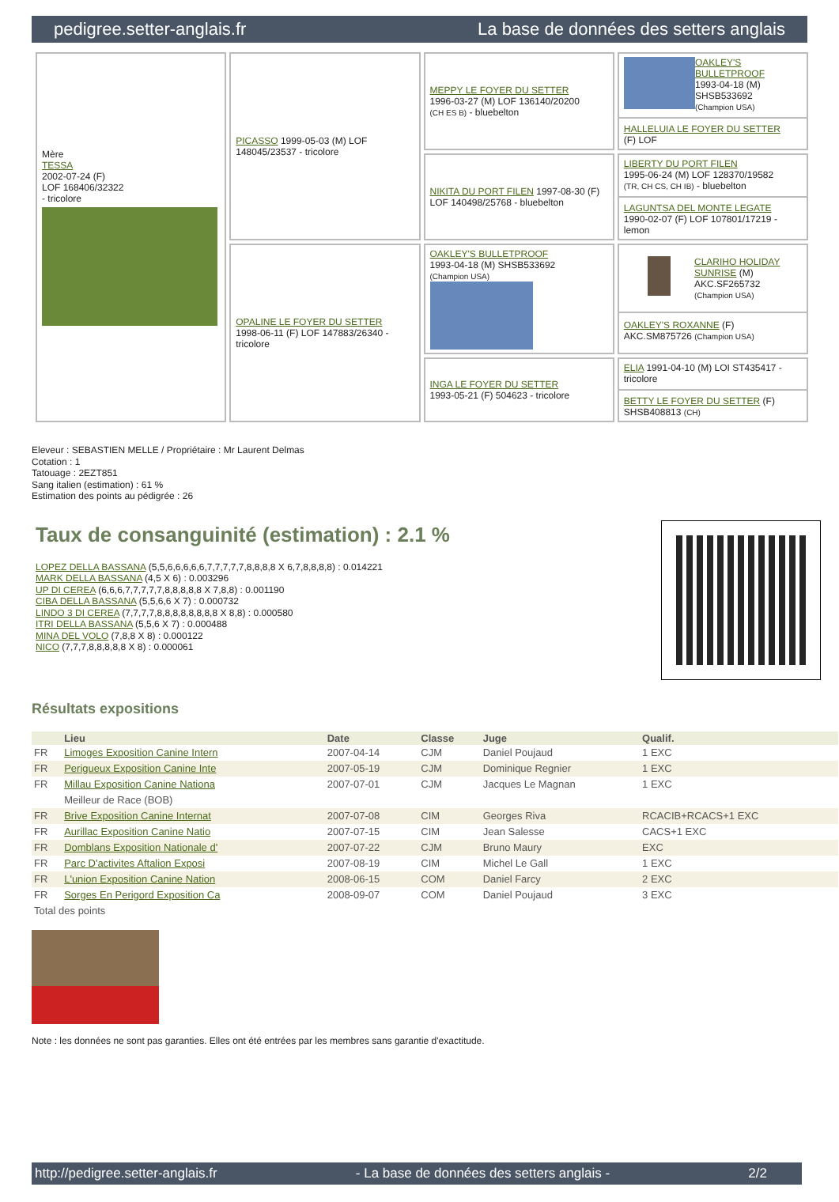pedigree.setter-anglais.fr La base de données des setters anglais
| Mère TESSA 2002-07-24 (F) LOF 168406/32322 - tricolore | PICASSO 1999-05-03 (M) LOF 148045/23537 - tricolore | MEPPY LE FOYER DU SETTER 1996-03-27 (M) LOF 136140/20200 (CH ES B) - bluebelton | OAKLEY'S BULLETPROOF 1993-04-18 (M) SHSB533692 (Champion USA) HALLELUIA LE FOYER DU SETTER (F) LOF |
| | | NIKITA DU PORT FILEN 1997-08-30 (F) LOF 140498/25768 - bluebelton | LIBERTY DU PORT FILEN 1995-06-24 (M) LOF 128370/19582 (TR, CH CS, CH IB) - bluebelton LAGUNTSA DEL MONTE LEGATE 1990-02-07 (F) LOF 107801/17219 - lemon |
| | OPALINE LE FOYER DU SETTER 1998-06-11 (F) LOF 147883/26340 - tricolore | OAKLEY'S BULLETPROOF 1993-04-18 (M) SHSB533692 (Champion USA) | CLARIHO HOLIDAY SUNRISE (M) AKC.SF265732 (Champion USA) OAKLEY'S ROXANNE (F) AKC.SM875726 (Champion USA) |
| | | INGA LE FOYER DU SETTER 1993-05-21 (F) 504623 - tricolore | ELIA 1991-04-10 (M) LOI ST435417 - tricolore BETTY LE FOYER DU SETTER (F) SHSB408813 (CH) |
Eleveur : SEBASTIEN MELLE / Propriétaire : Mr Laurent Delmas
Cotation : 1
Tatouage : 2EZT851
Sang italien (estimation) : 61 %
Estimation des points au pédigrée : 26
Taux de consanguinité (estimation) : 2.1 %
LOPEZ DELLA BASSANA (5,5,6,6,6,6,6,7,7,7,7,7,8,8,8,8 X 6,7,8,8,8,8) : 0.014221
MARK DELLA BASSANA (4,5 X 6) : 0.003296
UP DI CEREA (6,6,6,7,7,7,7,7,8,8,8,8,8 X 7,8,8) : 0.001190
CIBA DELLA BASSANA (5,5,6,6 X 7) : 0.000732
LINDO 3 DI CEREA (7,7,7,7,8,8,8,8,8,8,8,8 X 8,8) : 0.000580
ITRI DELLA BASSANA (5,5,6 X 7) : 0.000488
MINA DEL VOLO (7,8,8 X 8) : 0.000122
NICO (7,7,7,8,8,8,8,8 X 8) : 0.000061
Résultats expositions
| | Lieu | Date | Classe | Juge | Qualif. |
| --- | --- | --- | --- | --- | --- |
| FR | Limoges Exposition Canine Intern | 2007-04-14 | CJM | Daniel Poujaud | 1 EXC |
| FR | Perigueux Exposition Canine Inte | 2007-05-19 | CJM | Dominique Regnier | 1 EXC |
| FR | Millau Exposition Canine Nationa | 2007-07-01 | CJM | Jacques Le Magnan | 1 EXC |
| | Meilleur de Race (BOB) | | | | |
| FR | Brive Exposition Canine Internat | 2007-07-08 | CIM | Georges Riva | RCACIB+RCACS+1 EXC |
| FR | Aurillac Exposition Canine Natio | 2007-07-15 | CIM | Jean Salesse | CACS+1 EXC |
| FR | Domblans Exposition Nationale d' | 2007-07-22 | CJM | Bruno Maury | EXC |
| FR | Parc D'activites Aftalion Exposi | 2007-08-19 | CIM | Michel Le Gall | 1 EXC |
| FR | L'union Exposition Canine Nation | 2008-06-15 | COM | Daniel Farcy | 2 EXC |
| FR | Sorges En Perigord Exposition Ca | 2008-09-07 | COM | Daniel Poujaud | 3 EXC |
| Total des points | | | | | |
Note : les données ne sont pas garanties. Elles ont été entrées par les membres sans garantie d'exactitude.
http://pedigree.setter-anglais.fr - La base de données des setters anglais - 2/2